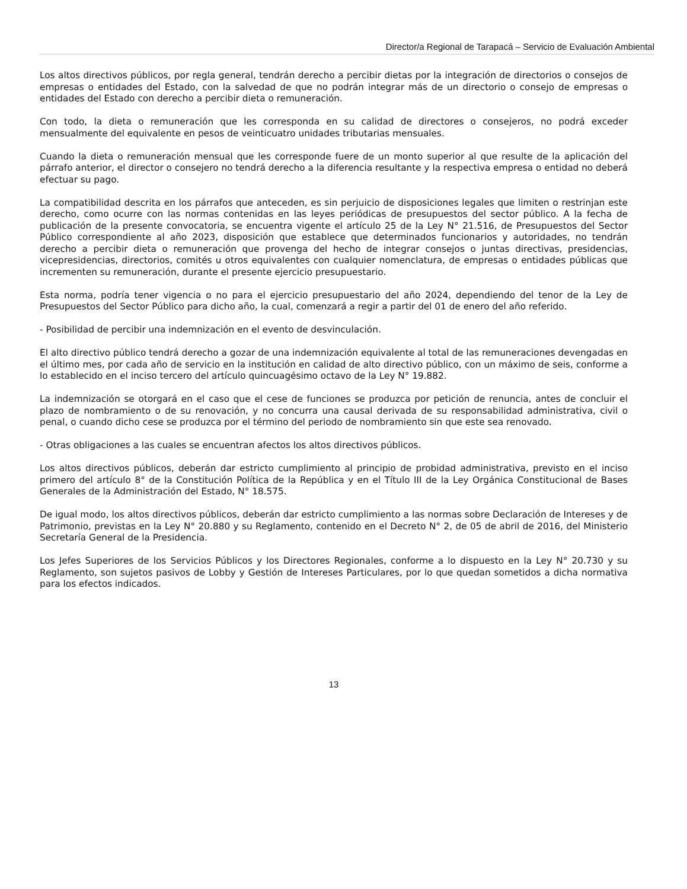Director/a Regional de Tarapacá – Servicio de Evaluación Ambiental
Los altos directivos públicos, por regla general, tendrán derecho a percibir dietas por la integración de directorios o consejos de empresas o entidades del Estado, con la salvedad de que no podrán integrar más de un directorio o consejo de empresas o entidades del Estado con derecho a percibir dieta o remuneración.
Con todo, la dieta o remuneración que les corresponda en su calidad de directores o consejeros, no podrá exceder mensualmente del equivalente en pesos de veinticuatro unidades tributarias mensuales.
Cuando la dieta o remuneración mensual que les corresponde fuere de un monto superior al que resulte de la aplicación del párrafo anterior, el director o consejero no tendrá derecho a la diferencia resultante y la respectiva empresa o entidad no deberá efectuar su pago.
La compatibilidad descrita en los párrafos que anteceden, es sin perjuicio de disposiciones legales que limiten o restrinjan este derecho, como ocurre con las normas contenidas en las leyes periódicas de presupuestos del sector público. A la fecha de publicación de la presente convocatoria, se encuentra vigente el artículo 25 de la Ley N° 21.516, de Presupuestos del Sector Público correspondiente al año 2023, disposición que establece que determinados funcionarios y autoridades, no tendrán derecho a percibir dieta o remuneración que provenga del hecho de integrar consejos o juntas directivas, presidencias, vicepresidencias, directorios, comités u otros equivalentes con cualquier nomenclatura, de empresas o entidades públicas que incrementen su remuneración, durante el presente ejercicio presupuestario.
Esta norma, podría tener vigencia o no para el ejercicio presupuestario del año 2024, dependiendo del tenor de la Ley de Presupuestos del Sector Público para dicho año, la cual, comenzará a regir a partir del 01 de enero del año referido.
- Posibilidad de percibir una indemnización en el evento de desvinculación.
El alto directivo público tendrá derecho a gozar de una indemnización equivalente al total de las remuneraciones devengadas en el último mes, por cada año de servicio en la institución en calidad de alto directivo público, con un máximo de seis, conforme a lo establecido en el inciso tercero del artículo quincuagésimo octavo de la Ley N° 19.882.
La indemnización se otorgará en el caso que el cese de funciones se produzca por petición de renuncia, antes de concluir el plazo de nombramiento o de su renovación, y no concurra una causal derivada de su responsabilidad administrativa, civil o penal, o cuando dicho cese se produzca por el término del periodo de nombramiento sin que este sea renovado.
- Otras obligaciones a las cuales se encuentran afectos los altos directivos públicos.
Los altos directivos públicos, deberán dar estricto cumplimiento al principio de probidad administrativa, previsto en el inciso primero del artículo 8° de la Constitución Política de la República y en el Título III de la Ley Orgánica Constitucional de Bases Generales de la Administración del Estado, N° 18.575.
De igual modo, los altos directivos públicos, deberán dar estricto cumplimiento a las normas sobre Declaración de Intereses y de Patrimonio, previstas en la Ley N° 20.880 y su Reglamento, contenido en el Decreto N° 2, de 05 de abril de 2016, del Ministerio Secretaría General de la Presidencia.
Los Jefes Superiores de los Servicios Públicos y los Directores Regionales, conforme a lo dispuesto en la Ley N° 20.730 y su Reglamento, son sujetos pasivos de Lobby y Gestión de Intereses Particulares, por lo que quedan sometidos a dicha normativa para los efectos indicados.
13